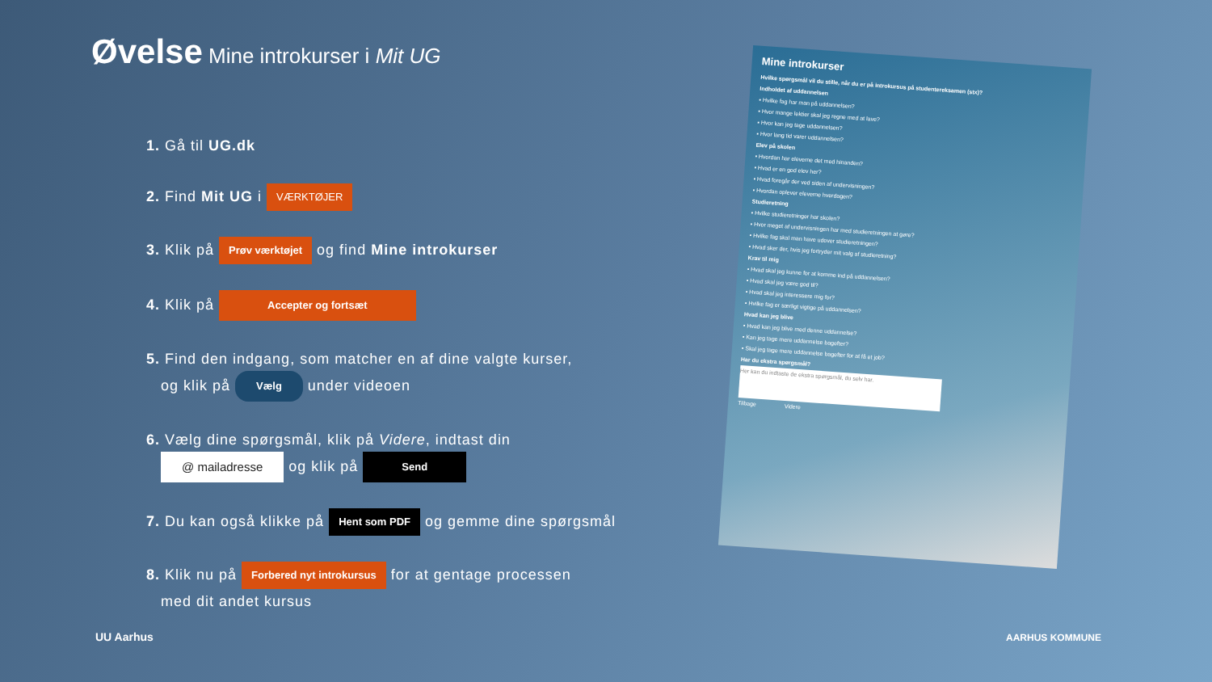Øvelse Mine introkurser i Mit UG
1. Gå til UG.dk
2. Find Mit UG i VÆRKTØJER
3. Klik på Prøv værktøjet og find Mine introkurser
4. Klik på Accepter og fortsæt
5. Find den indgang, som matcher en af dine valgte kurser,
og klik på Vælg under videoen
6. Vælg dine spørgsmål, klik på Videre, indtast din
@ mailadresse og klik på Send
7. Du kan også klikke på Hent som PDF og gemme dine spørgsmål
8. Klik nu på Forbered nyt introkursus for at gentage processen
med dit andet kursus
Mine introkurser
Hvilke spørgsmål vil du stille, når du er på introkursus på studentereksamen (stx)?
Indholdet af uddannelsen
▪ Hvilke fag har man på uddannelsen?
▪ Hvor mange lektier skal jeg regne med at lave?
▪ Hvor kan jeg tage uddannelsen?
▪ Hvor lang tid varer uddannelsen?
Elev på skolen
▪ Hvordan har eleverne det med hinanden?
▪ Hvad er en god elev her?
▪ Hvad foregår der ved siden af undervisningen?
▪ Hvordan oplever eleverne hverdagen?
Studieretning
▪ Hvilke studieretninger har skolen?
▪ Hvor meget af undervisningen har med studieretningen at gøre?
▪ Hvilke fag skal man have udover studieretningen?
▪ Hvad sker der, hvis jeg fortryder mit valg af studieretning?
Krav til mig
▪ Hvad skal jeg kunne for at komme ind på uddannelsen?
▪ Hvad skal jeg være god til?
▪ Hvad skal jeg interessere mig for?
▪ Hvilke fag er særligt vigtige på uddannelsen?
Hvad kan jeg blive
▪ Hvad kan jeg blive med denne uddannelse?
▪ Kan jeg tage mere uddannelse bagefter?
▪ Skal jeg tage mere uddannelse bagefter for at få et job?
Har du ekstra spørgsmål?
Her kan du indtaste de ekstra spørgsmål, du selv har.
Tilbage Videre
UU Aarhus AARHUS KOMMUNE